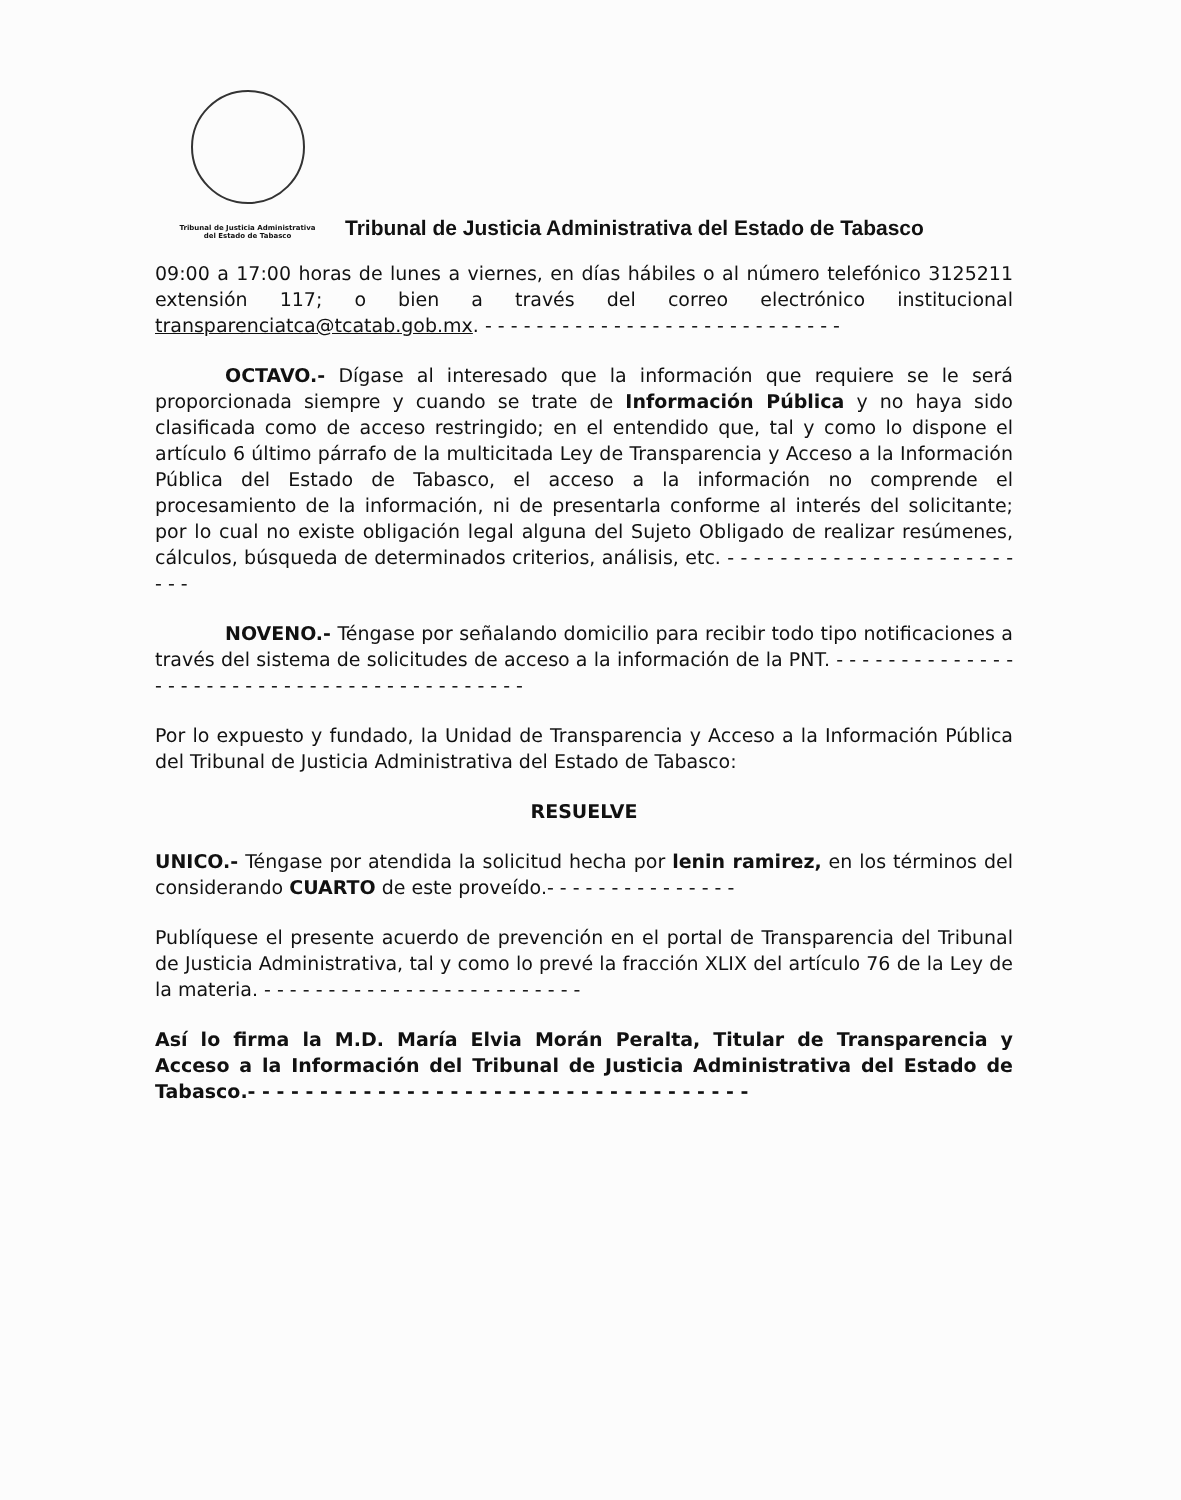Tribunal de Justicia Administrativa
del Estado de Tabasco
Tribunal de Justicia Administrativa del Estado de Tabasco
09:00 a 17:00 horas de lunes a viernes, en días hábiles o al número telefónico 3125211 extensión 117; o bien a través del correo electrónico institucional transparenciatca@tcatab.gob.mx. - - - - - - - - - - - - - - - - - - - - - - - - - - - -
OCTAVO.- Dígase al interesado que la información que requiere se le será proporcionada siempre y cuando se trate de Información Pública y no haya sido clasificada como de acceso restringido; en el entendido que, tal y como lo dispone el artículo 6 último párrafo de la multicitada Ley de Transparencia y Acceso a la Información Pública del Estado de Tabasco, el acceso a la información no comprende el procesamiento de la información, ni de presentarla conforme al interés del solicitante; por lo cual no existe obligación legal alguna del Sujeto Obligado de realizar resúmenes, cálculos, búsqueda de determinados criterios, análisis, etc. - - - - - - - - - - - - - - - - - - - - - - - - -
NOVENO.- Téngase por señalando domicilio para recibir todo tipo notificaciones a través del sistema de solicitudes de acceso a la información de la PNT. - - - - - - - - - - - - - - - - - - - - - - - - - - - - - - - - - - - - - - - - - - -
Por lo expuesto y fundado, la Unidad de Transparencia y Acceso a la Información Pública del Tribunal de Justicia Administrativa del Estado de Tabasco:
RESUELVE
UNICO.- Téngase por atendida la solicitud hecha por lenin ramirez, en los términos del considerando CUARTO de este proveído.- - - - - - - - - - - - - - -
Publíquese el presente acuerdo de prevención en el portal de Transparencia del Tribunal de Justicia Administrativa, tal y como lo prevé la fracción XLIX del artículo 76 de la Ley de la materia. - - - - - - - - - - - - - - - - - - - - - - - - -
Así lo firma la M.D. María Elvia Morán Peralta, Titular de Transparencia y Acceso a la Información del Tribunal de Justicia Administrativa del Estado de Tabasco.- - - - - - - - - - - - - - - - - - - - - - - - - - - - - - - - - - -